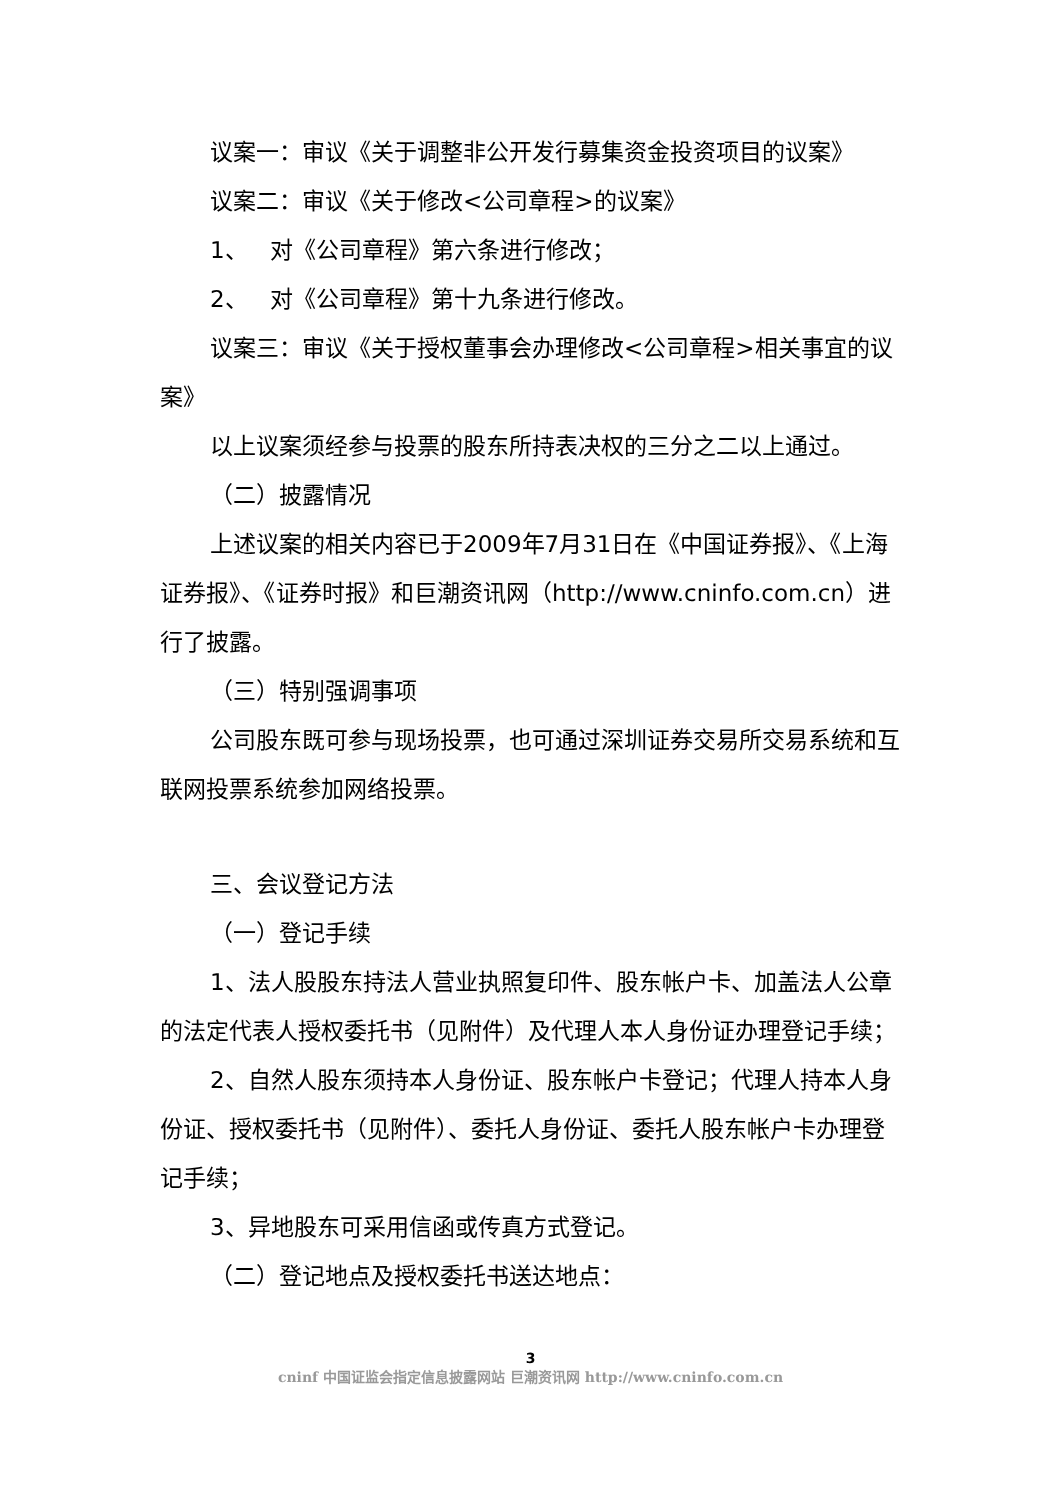议案一：审议《关于调整非公开发行募集资金投资项目的议案》
议案二：审议《关于修改<公司章程>的议案》
1、 对《公司章程》第六条进行修改；
2、 对《公司章程》第十九条进行修改。
议案三：审议《关于授权董事会办理修改<公司章程>相关事宜的议案》
以上议案须经参与投票的股东所持表决权的三分之二以上通过。
（二）披露情况
上述议案的相关内容已于2009年7月31日在《中国证券报》、《上海证券报》、《证券时报》和巨潮资讯网（http://www.cninfo.com.cn）进行了披露。
（三）特别强调事项
公司股东既可参与现场投票，也可通过深圳证券交易所交易系统和互联网投票系统参加网络投票。
三、会议登记方法
（一）登记手续
1、法人股股东持法人营业执照复印件、股东帐户卡、加盖法人公章的法定代表人授权委托书（见附件）及代理人本人身份证办理登记手续；
2、自然人股东须持本人身份证、股东帐户卡登记；代理人持本人身份证、授权委托书（见附件）、委托人身份证、委托人股东帐户卡办理登记手续；
3、异地股东可采用信函或传真方式登记。
（二）登记地点及授权委托书送达地点：
3
cninf 中国证监会指定信息披露网站 巨潮资讯网 http://www.cninfo.com.cn